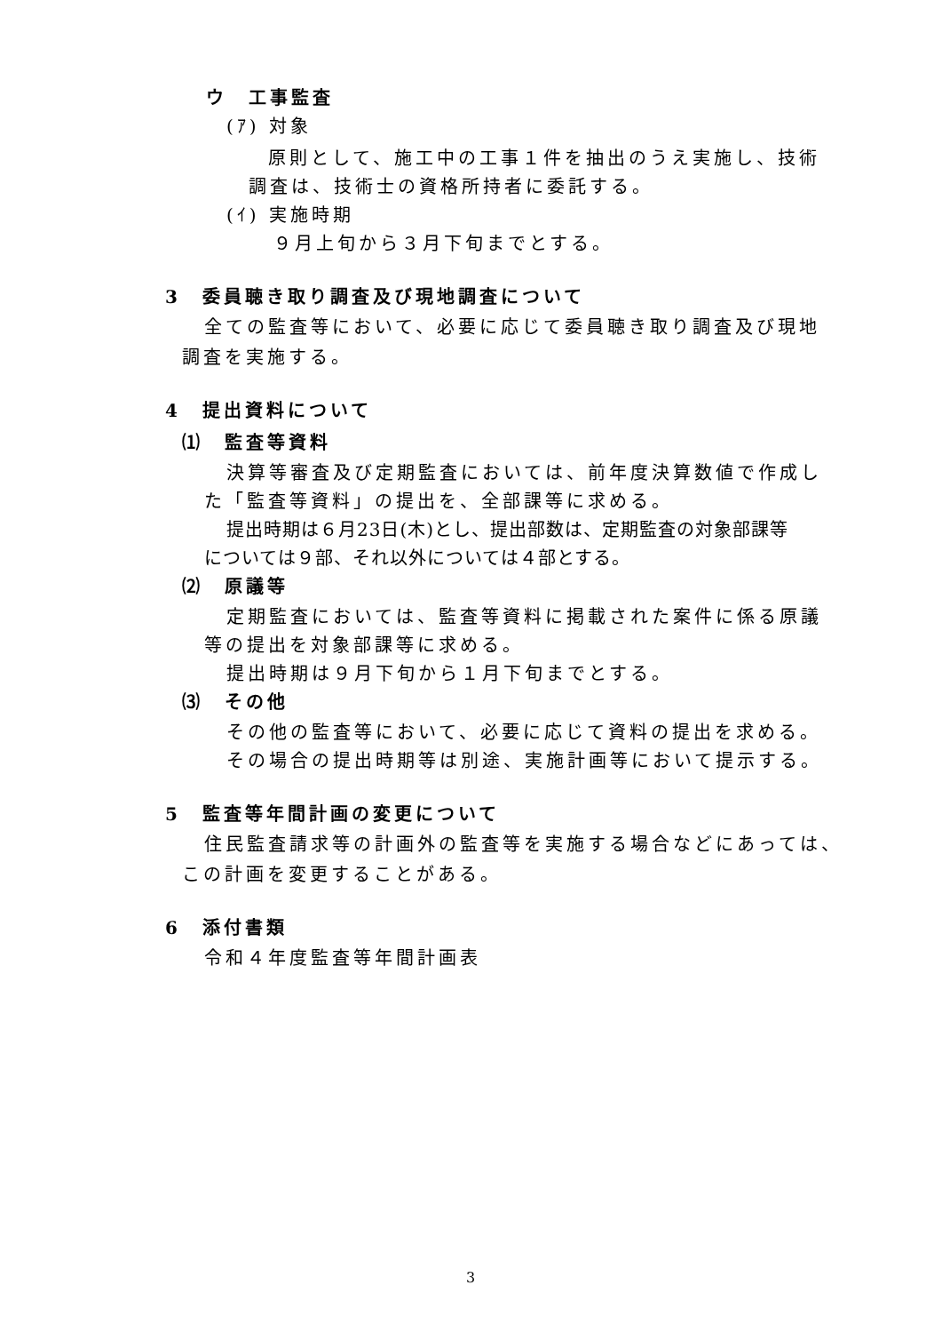ウ　工事監査
(ｱ) 対象
原則として、施工中の工事１件を抽出のうえ実施し、技術
調査は、技術士の資格所持者に委託する。
(ｲ) 実施時期
９月上旬から３月下旬までとする。
3　委員聴き取り調査及び現地調査について
全ての監査等において、必要に応じて委員聴き取り調査及び現地
調査を実施する。
4　提出資料について
⑴　監査等資料
決算等審査及び定期監査においては、前年度決算数値で作成し
た「監査等資料」の提出を、全部課等に求める。
提出時期は６月23日(木)とし、提出部数は、定期監査の対象部課等
については９部、それ以外については４部とする。
⑵　原議等
定期監査においては、監査等資料に掲載された案件に係る原議
等の提出を対象部課等に求める。
提出時期は９月下旬から１月下旬までとする。
⑶　その他
その他の監査等において、必要に応じて資料の提出を求める。
その場合の提出時期等は別途、実施計画等において提示する。
5　監査等年間計画の変更について
住民監査請求等の計画外の監査等を実施する場合などにあっては、
この計画を変更することがある。
6　添付書類
令和４年度監査等年間計画表
3